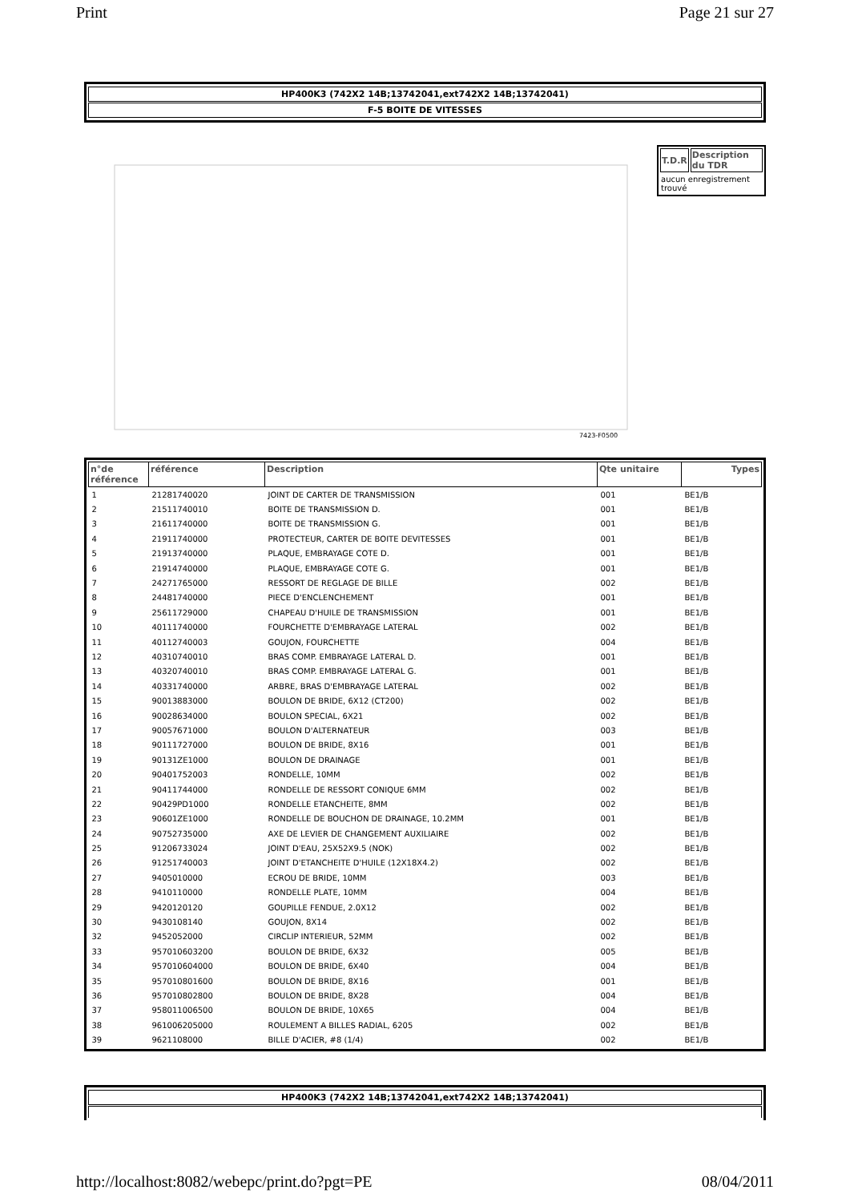Print Page 21 sur 27
HP400K3 (742X2 14B;13742041,ext742X2 14B;13742041)
F-5 BOITE DE VITESSES
7423-F0500
| T.D.R | Description du TDR |
| --- | --- |
| aucun enregistrement trouvé | |
| n°de référence | référence | Description | Qte unitaire | Types |
| --- | --- | --- | --- | --- |
| 1 | 21281740020 | JOINT DE CARTER DE TRANSMISSION | 001 | BE1/B |
| 2 | 21511740010 | BOITE DE TRANSMISSION D. | 001 | BE1/B |
| 3 | 21611740000 | BOITE DE TRANSMISSION G. | 001 | BE1/B |
| 4 | 21911740000 | PROTECTEUR, CARTER DE BOITE DEVITESSES | 001 | BE1/B |
| 5 | 21913740000 | PLAQUE, EMBRAYAGE COTE D. | 001 | BE1/B |
| 6 | 21914740000 | PLAQUE, EMBRAYAGE COTE G. | 001 | BE1/B |
| 7 | 24271765000 | RESSORT DE REGLAGE DE BILLE | 002 | BE1/B |
| 8 | 24481740000 | PIECE D'ENCLENCHEMENT | 001 | BE1/B |
| 9 | 25611729000 | CHAPEAU D'HUILE DE TRANSMISSION | 001 | BE1/B |
| 10 | 40111740000 | FOURCHETTE D'EMBRAYAGE LATERAL | 002 | BE1/B |
| 11 | 40112740003 | GOUJON, FOURCHETTE | 004 | BE1/B |
| 12 | 40310740010 | BRAS COMP. EMBRAYAGE LATERAL D. | 001 | BE1/B |
| 13 | 40320740010 | BRAS COMP. EMBRAYAGE LATERAL G. | 001 | BE1/B |
| 14 | 40331740000 | ARBRE, BRAS D'EMBRAYAGE LATERAL | 002 | BE1/B |
| 15 | 90013883000 | BOULON DE BRIDE, 6X12 (CT200) | 002 | BE1/B |
| 16 | 90028634000 | BOULON SPECIAL, 6X21 | 002 | BE1/B |
| 17 | 90057671000 | BOULON D'ALTERNATEUR | 003 | BE1/B |
| 18 | 90111727000 | BOULON DE BRIDE, 8X16 | 001 | BE1/B |
| 19 | 90131ZE1000 | BOULON DE DRAINAGE | 001 | BE1/B |
| 20 | 90401752003 | RONDELLE, 10MM | 002 | BE1/B |
| 21 | 90411744000 | RONDELLE DE RESSORT CONIQUE 6MM | 002 | BE1/B |
| 22 | 90429PD1000 | RONDELLE ETANCHEITE, 8MM | 002 | BE1/B |
| 23 | 90601ZE1000 | RONDELLE DE BOUCHON DE DRAINAGE, 10.2MM | 001 | BE1/B |
| 24 | 90752735000 | AXE DE LEVIER DE CHANGEMENT AUXILIAIRE | 002 | BE1/B |
| 25 | 91206733024 | JOINT D'EAU, 25X52X9.5 (NOK) | 002 | BE1/B |
| 26 | 91251740003 | JOINT D'ETANCHEITE D'HUILE (12X18X4.2) | 002 | BE1/B |
| 27 | 9405010000 | ECROU DE BRIDE, 10MM | 003 | BE1/B |
| 28 | 9410110000 | RONDELLE PLATE, 10MM | 004 | BE1/B |
| 29 | 9420120120 | GOUPILLE FENDUE, 2.0X12 | 002 | BE1/B |
| 30 | 9430108140 | GOUJON, 8X14 | 002 | BE1/B |
| 32 | 9452052000 | CIRCLIP INTERIEUR, 52MM | 002 | BE1/B |
| 33 | 957010603200 | BOULON DE BRIDE, 6X32 | 005 | BE1/B |
| 34 | 957010604000 | BOULON DE BRIDE, 6X40 | 004 | BE1/B |
| 35 | 957010801600 | BOULON DE BRIDE, 8X16 | 001 | BE1/B |
| 36 | 957010802800 | BOULON DE BRIDE, 8X28 | 004 | BE1/B |
| 37 | 958011006500 | BOULON DE BRIDE, 10X65 | 004 | BE1/B |
| 38 | 961006205000 | ROULEMENT A BILLES RADIAL, 6205 | 002 | BE1/B |
| 39 | 9621108000 | BILLE D'ACIER, #8 (1/4) | 002 | BE1/B |
HP400K3 (742X2 14B;13742041,ext742X2 14B;13742041)
http://localhost:8082/webepc/print.do?pgt=PE 08/04/2011